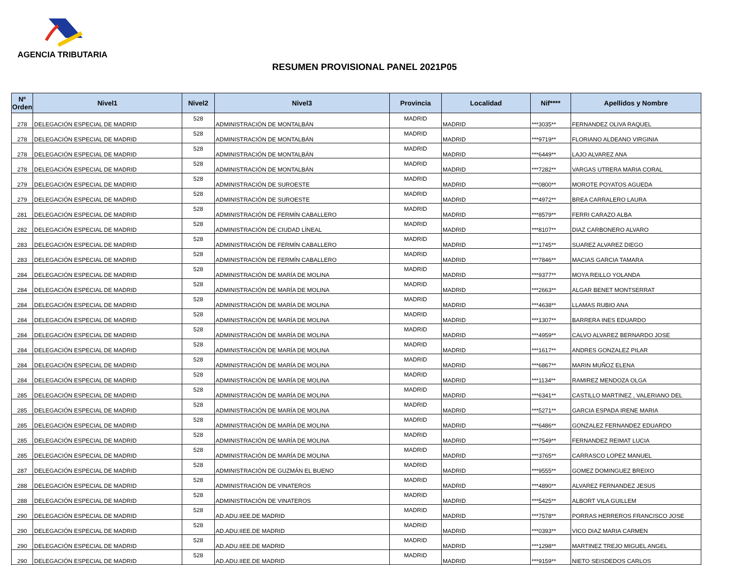AGENCIA TRIBUTARIA
RESUMEN PROVISIONAL PANEL 2021P05
| Nº Orden | Nivel1 | Nivel2 | Nivel3 | Provincia | Localidad | Nif**** | Apellidos y Nombre |
| --- | --- | --- | --- | --- | --- | --- | --- |
| 278 | DELEGACIÓN ESPECIAL DE MADRID | 528 | ADMINISTRACIÓN DE MONTALBÁN | MADRID | MADRID | ***3035** | FERNANDEZ OLIVA RAQUEL |
| 278 | DELEGACIÓN ESPECIAL DE MADRID | 528 | ADMINISTRACIÓN DE MONTALBÁN | MADRID | MADRID | ***9719** | FLORIANO ALDEANO VIRGINIA |
| 278 | DELEGACIÓN ESPECIAL DE MADRID | 528 | ADMINISTRACIÓN DE MONTALBÁN | MADRID | MADRID | ***6449** | LAJO ALVAREZ ANA |
| 278 | DELEGACIÓN ESPECIAL DE MADRID | 528 | ADMINISTRACIÓN DE MONTALBÁN | MADRID | MADRID | ***7282** | VARGAS UTRERA MARIA CORAL |
| 279 | DELEGACIÓN ESPECIAL DE MADRID | 528 | ADMINISTRACIÓN DE SUROESTE | MADRID | MADRID | ***0800** | MOROTE POYATOS AGUEDA |
| 279 | DELEGACIÓN ESPECIAL DE MADRID | 528 | ADMINISTRACIÓN DE SUROESTE | MADRID | MADRID | ***4972** | BREA CARRALERO LAURA |
| 281 | DELEGACIÓN ESPECIAL DE MADRID | 528 | ADMINISTRACIÓN DE FERMÍN CABALLERO | MADRID | MADRID | ***8579** | FERRI CARAZO ALBA |
| 282 | DELEGACIÓN ESPECIAL DE MADRID | 528 | ADMINISTRACIÓN DE CIUDAD LÍNEAL | MADRID | MADRID | ***8107** | DIAZ CARBONERO ALVARO |
| 283 | DELEGACIÓN ESPECIAL DE MADRID | 528 | ADMINISTRACIÓN DE FERMÍN CABALLERO | MADRID | MADRID | ***1745** | SUAREZ ALVAREZ DIEGO |
| 283 | DELEGACIÓN ESPECIAL DE MADRID | 528 | ADMINISTRACIÓN DE FERMÍN CABALLERO | MADRID | MADRID | ***7846** | MACIAS GARCIA TAMARA |
| 284 | DELEGACIÓN ESPECIAL DE MADRID | 528 | ADMINISTRACIÓN DE MARÍA DE MOLINA | MADRID | MADRID | ***9377** | MOYA REILLO YOLANDA |
| 284 | DELEGACIÓN ESPECIAL DE MADRID | 528 | ADMINISTRACIÓN DE MARÍA DE MOLINA | MADRID | MADRID | ***2663** | ALGAR BENET MONTSERRAT |
| 284 | DELEGACIÓN ESPECIAL DE MADRID | 528 | ADMINISTRACIÓN DE MARÍA DE MOLINA | MADRID | MADRID | ***4638** | LLAMAS RUBIO ANA |
| 284 | DELEGACIÓN ESPECIAL DE MADRID | 528 | ADMINISTRACIÓN DE MARÍA DE MOLINA | MADRID | MADRID | ***1307** | BARRERA INES EDUARDO |
| 284 | DELEGACIÓN ESPECIAL DE MADRID | 528 | ADMINISTRACIÓN DE MARÍA DE MOLINA | MADRID | MADRID | ***4959** | CALVO ALVAREZ BERNARDO JOSE |
| 284 | DELEGACIÓN ESPECIAL DE MADRID | 528 | ADMINISTRACIÓN DE MARÍA DE MOLINA | MADRID | MADRID | ***1617** | ANDRES GONZALEZ PILAR |
| 284 | DELEGACIÓN ESPECIAL DE MADRID | 528 | ADMINISTRACIÓN DE MARÍA DE MOLINA | MADRID | MADRID | ***6867** | MARIN MUÑOZ ELENA |
| 284 | DELEGACIÓN ESPECIAL DE MADRID | 528 | ADMINISTRACIÓN DE MARÍA DE MOLINA | MADRID | MADRID | ***1134** | RAMIREZ MENDOZA OLGA |
| 285 | DELEGACIÓN ESPECIAL DE MADRID | 528 | ADMINISTRACIÓN DE MARÍA DE MOLINA | MADRID | MADRID | ***6341** | CASTILLO MARTINEZ , VALERIANO DEL |
| 285 | DELEGACIÓN ESPECIAL DE MADRID | 528 | ADMINISTRACIÓN DE MARÍA DE MOLINA | MADRID | MADRID | ***5271** | GARCIA ESPADA IRENE MARIA |
| 285 | DELEGACIÓN ESPECIAL DE MADRID | 528 | ADMINISTRACIÓN DE MARÍA DE MOLINA | MADRID | MADRID | ***6486** | GONZALEZ FERNANDEZ EDUARDO |
| 285 | DELEGACIÓN ESPECIAL DE MADRID | 528 | ADMINISTRACIÓN DE MARÍA DE MOLINA | MADRID | MADRID | ***7549** | FERNANDEZ REIMAT LUCIA |
| 285 | DELEGACIÓN ESPECIAL DE MADRID | 528 | ADMINISTRACIÓN DE MARÍA DE MOLINA | MADRID | MADRID | ***3765** | CARRASCO LOPEZ MANUEL |
| 287 | DELEGACIÓN ESPECIAL DE MADRID | 528 | ADMINISTRACIÓN DE GUZMÁN EL BUENO | MADRID | MADRID | ***9555** | GOMEZ DOMINGUEZ BREIXO |
| 288 | DELEGACIÓN ESPECIAL DE MADRID | 528 | ADMINISTRACIÓN DE VINATEROS | MADRID | MADRID | ***4890** | ALVAREZ FERNANDEZ JESUS |
| 288 | DELEGACIÓN ESPECIAL DE MADRID | 528 | ADMINISTRACIÓN DE VINATEROS | MADRID | MADRID | ***5425** | ALBORT VILA GUILLEM |
| 290 | DELEGACIÓN ESPECIAL DE MADRID | 528 | AD.ADU.IIEE.DE MADRID | MADRID | MADRID | ***7578** | PORRAS HERREROS FRANCISCO JOSE |
| 290 | DELEGACIÓN ESPECIAL DE MADRID | 528 | AD.ADU.IIEE.DE MADRID | MADRID | MADRID | ***0393** | VICO DIAZ MARIA CARMEN |
| 290 | DELEGACIÓN ESPECIAL DE MADRID | 528 | AD.ADU.IIEE.DE MADRID | MADRID | MADRID | ***1298** | MARTINEZ TREJO MIGUEL ANGEL |
| 290 | DELEGACIÓN ESPECIAL DE MADRID | 528 | AD.ADU.IIEE.DE MADRID | MADRID | MADRID | ***9159** | NIETO SEISDEDOS CARLOS |